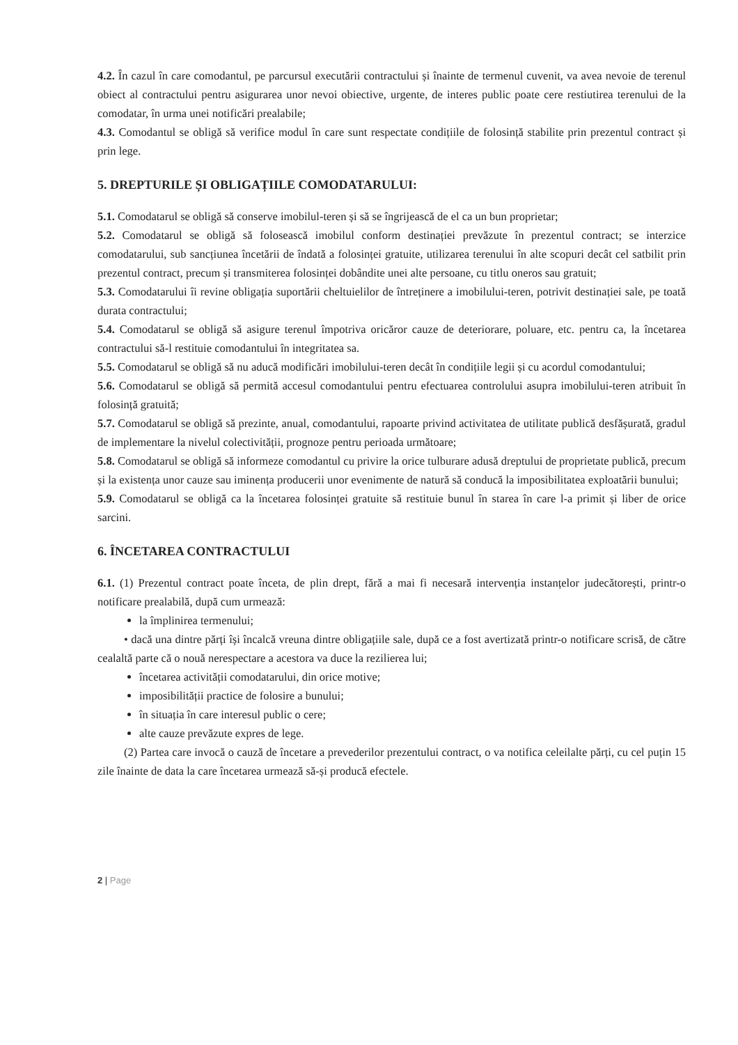4.2. În cazul în care comodantul, pe parcursul executării contractului și înainte de termenul cuvenit, va avea nevoie de terenul obiect al contractului pentru asigurarea unor nevoi obiective, urgente, de interes public poate cere restiutirea terenului de la comodatar, în urma unei notificări prealabile;
4.3. Comodantul se obligă să verifice modul în care sunt respectate condițiile de folosință stabilite prin prezentul contract și prin lege.
5. DREPTURILE ȘI OBLIGAȚIILE COMODATARULUI:
5.1. Comodatarul se obligă să conserve imobilul-teren și să se îngrijească de el ca un bun proprietar;
5.2. Comodatarul se obligă să folosească imobilul conform destinației prevăzute în prezentul contract; se interzice comodatarului, sub sancțiunea încetării de îndată a folosinței gratuite, utilizarea terenului în alte scopuri decât cel satbilit prin prezentul contract, precum și transmiterea folosinței dobândite unei alte persoane, cu titlu oneros sau gratuit;
5.3. Comodatarului îi revine obligația suportării cheltuielilor de întreținere a imobilului-teren, potrivit destinației sale, pe toată durata contractului;
5.4. Comodatarul se obligă să asigure terenul împotriva oricăror cauze de deteriorare, poluare, etc. pentru ca, la încetarea contractului să-l restituie comodantului în integritatea sa.
5.5. Comodatarul se obligă să nu aducă modificări imobilului-teren decât în condițiile legii și cu acordul comodantului;
5.6. Comodatarul se obligă să permită accesul comodantului pentru efectuarea controlului asupra imobilului-teren atribuit în folosință gratuită;
5.7. Comodatarul se obligă să prezinte, anual, comodantului, rapoarte privind activitatea de utilitate publică desfășurată, gradul de implementare la nivelul colectivității, prognoze pentru perioada următoare;
5.8. Comodatarul se obligă să informeze comodantul cu privire la orice tulburare adusă dreptului de proprietate publică, precum și la existența unor cauze sau iminența producerii unor evenimente de natură să conducă la imposibilitatea exploatării bunului;
5.9. Comodatarul se obligă ca la încetarea folosinței gratuite să restituie bunul în starea în care l-a primit și liber de orice sarcini.
6. ÎNCETAREA CONTRACTULUI
6.1. (1) Prezentul contract poate înceta, de plin drept, fără a mai fi necesară intervenția instanțelor judecătorești, printr-o notificare prealabilă, după cum urmează:
la împlinirea termenului;
• dacă una dintre părți își încalcă vreuna dintre obligațiile sale, după ce a fost avertizată printr-o notificare scrisă, de către cealaltă parte că o nouă nerespectare a acestora va duce la rezilierea lui;
încetarea activității comodatarului, din orice motive;
imposibilității practice de folosire a bunului;
în situația în care interesul public o cere;
alte cauze prevăzute expres de lege.
(2) Partea care invocă o cauză de încetare a prevederilor prezentului contract, o va notifica celeilalte părți, cu cel puțin 15 zile înainte de data la care încetarea urmează să-și producă efectele.
2 | Page